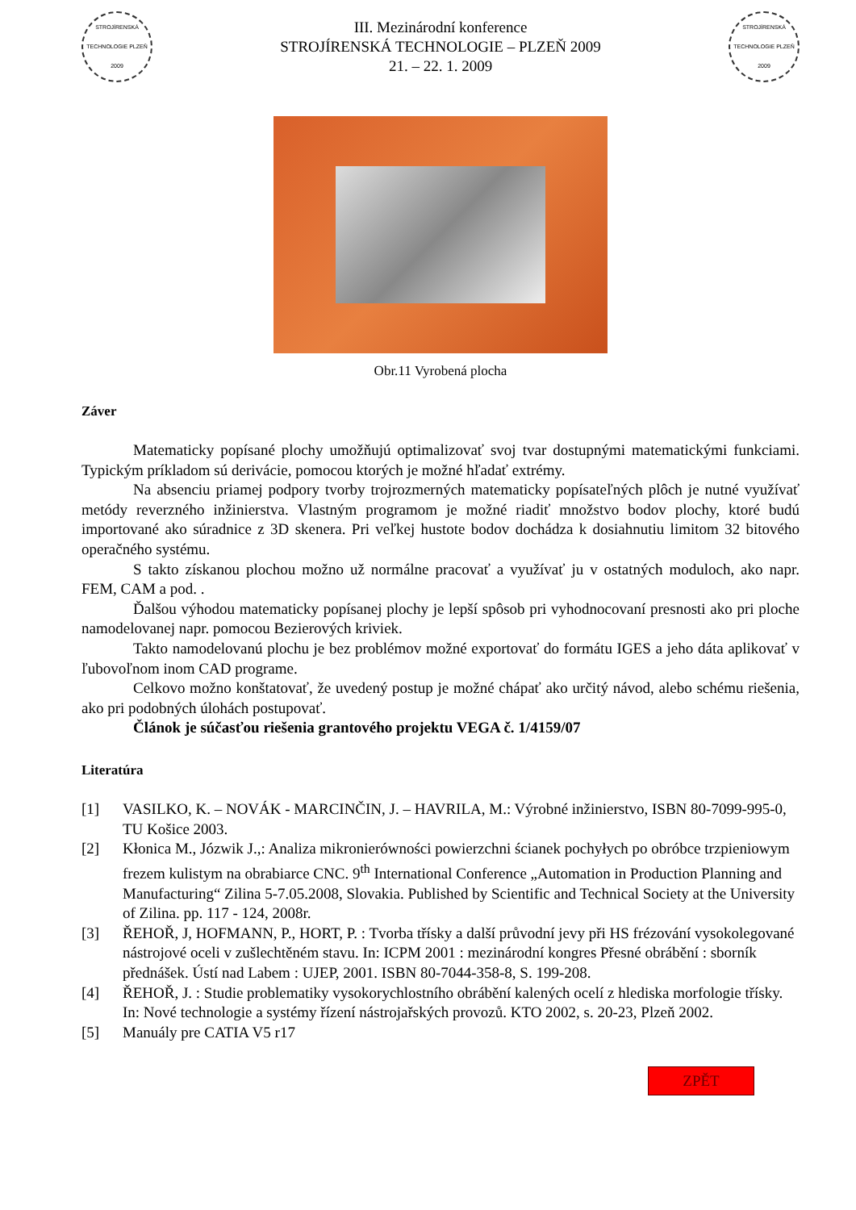STROJÍRENSKÁ TECHNOLOGIE PLZEŇ 2009
III. Mezinárodní konference
STROJÍRENSKÁ TECHNOLOGIE – PLZEŇ 2009
21. – 22. 1. 2009
STROJÍRENSKÁ TECHNOLOGIE PLZEŇ 2009
Obr.11 Vyrobená plocha
Záver
Matematicky popísané plochy umožňujú optimalizovať svoj tvar dostupnými matematickými funkciami. Typickým príkladom sú derivácie, pomocou ktorých je možné hľadať extrémy.
Na absenciu priamej podpory tvorby trojrozmerných matematicky popísateľných plôch je nutné využívať metódy reverzného inžinierstva. Vlastným programom je možné riadiť množstvo bodov plochy, ktoré budú importované ako súradnice z 3D skenera. Pri veľkej hustote bodov dochádza k dosiahnutiu limitom 32 bitového operačného systému.
S takto získanou plochou možno už normálne pracovať a využívať ju v ostatných moduloch, ako napr. FEM, CAM a pod. .
Ďalšou výhodou matematicky popísanej plochy je lepší spôsob pri vyhodnocovaní presnosti ako pri ploche namodelovanej napr. pomocou Bezierových kriviek.
Takto namodelovanú plochu je bez problémov možné exportovať do formátu IGES a jeho dáta aplikovať v ľubovoľnom inom CAD programe.
Celkovo možno konštatovať, že uvedený postup je možné chápať ako určitý návod, alebo schému riešenia, ako pri podobných úlohách postupovať.
Článok je súčasťou riešenia grantového projektu VEGA č. 1/4159/07
Literatúra
[1] VASILKO, K. – NOVÁK - MARCINČIN, J. – HAVRILA, M.: Výrobné inžinierstvo, ISBN 80-7099-995-0, TU Košice 2003.
[2] Kłonica M., Józwik J.,: Analiza mikronierówności powierzchni ścianek pochyłych po obróbce trzpieniowym frezem kulistym na obrabiarce CNC. 9<sup>th</sup> International Conference „Automation in Production Planning and Manufacturing“ Zilina 5-7.05.2008, Slovakia. Published by Scientific and Technical Society at the University of Zilina. pp. 117 - 124, 2008r.
[3] ŘEHOŘ, J, HOFMANN, P., HORT, P. : Tvorba třísky a další průvodní jevy při HS frézování vysokolegované nástrojové oceli v zušlechtěném stavu. In: ICPM 2001 : mezinárodní kongres Přesné obrábění : sborník přednášek. Ústí nad Labem : UJEP, 2001. ISBN 80-7044-358-8, S. 199-208.
[4] ŘEHOŘ, J. : Studie problematiky vysokorychlostního obrábění kalených ocelí z hlediska morfologie třísky. In: Nové technologie a systémy řízení nástrojařských provozů. KTO 2002, s. 20-23, Plzeň 2002.
[5] Manuály pre CATIA V5 r17
ZPĚT